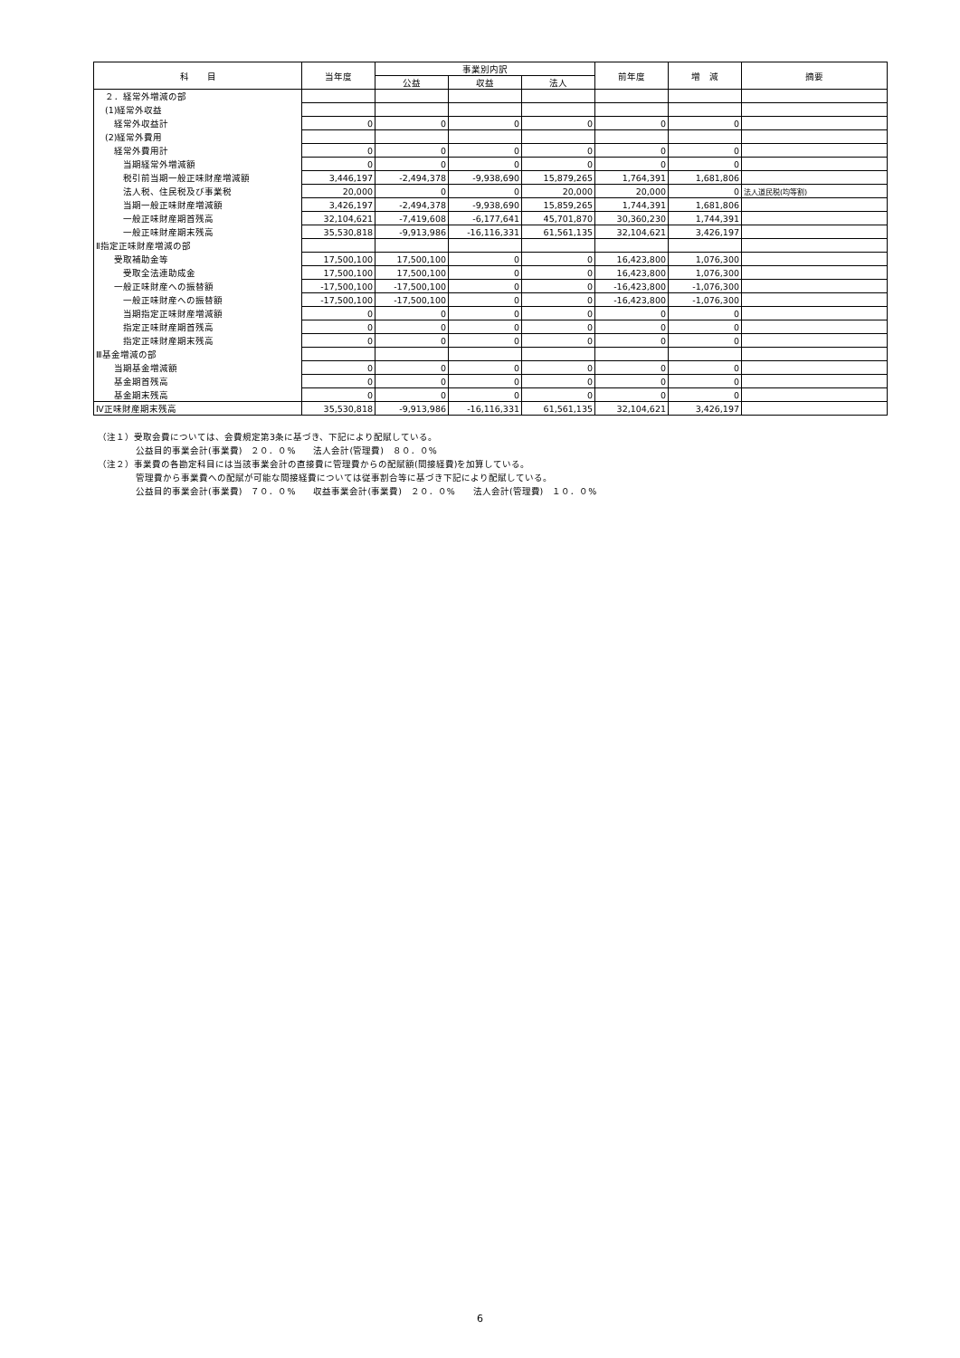| 科 目 | 当年度 | 事業別内訳 | | | 前年度 | 増 減 | 摘要 |
| --- | --- | --- | --- | --- | --- | --- | --- |
| | | 公益 | 収益 | 法人 | | | |
| ２．経常外増減の部 | | | | | | | |
| (1)経常外収益 | | | | | | | |
| 経常外収益計 | 0 | 0 | 0 | 0 | 0 | 0 | |
| (2)経常外費用 | | | | | | | |
| 経常外費用計 | 0 | 0 | 0 | 0 | 0 | 0 | |
| 当期経常外増減額 | 0 | 0 | 0 | 0 | 0 | 0 | |
| 税引前当期一般正味財産増減額 | 3,446,197 | -2,494,378 | -9,938,690 | 15,879,265 | 1,764,391 | 1,681,806 | |
| 法人税、住民税及び事業税 | 20,000 | 0 | 0 | 20,000 | 20,000 | 0 | 法人道民税(均等割) |
| 当期一般正味財産増減額 | 3,426,197 | -2,494,378 | -9,938,690 | 15,859,265 | 1,744,391 | 1,681,806 | |
| 一般正味財産期首残高 | 32,104,621 | -7,419,608 | -6,177,641 | 45,701,870 | 30,360,230 | 1,744,391 | |
| 一般正味財産期末残高 | 35,530,818 | -9,913,986 | -16,116,331 | 61,561,135 | 32,104,621 | 3,426,197 | |
| Ⅱ指定正味財産増減の部 | | | | | | | |
| 受取補助金等 | 17,500,100 | 17,500,100 | 0 | 0 | 16,423,800 | 1,076,300 | |
| 受取全法連助成金 | 17,500,100 | 17,500,100 | 0 | 0 | 16,423,800 | 1,076,300 | |
| 一般正味財産への振替額 | -17,500,100 | -17,500,100 | 0 | 0 | -16,423,800 | -1,076,300 | |
| 一般正味財産への振替額 | -17,500,100 | -17,500,100 | 0 | 0 | -16,423,800 | -1,076,300 | |
| 当期指定正味財産増減額 | 0 | 0 | 0 | 0 | 0 | 0 | |
| 指定正味財産期首残高 | 0 | 0 | 0 | 0 | 0 | 0 | |
| 指定正味財産期末残高 | 0 | 0 | 0 | 0 | 0 | 0 | |
| Ⅲ基金増減の部 | | | | | | | |
| 当期基金増減額 | 0 | 0 | 0 | 0 | 0 | 0 | |
| 基金期首残高 | 0 | 0 | 0 | 0 | 0 | 0 | |
| 基金期末残高 | 0 | 0 | 0 | 0 | 0 | 0 | |
| Ⅳ正味財産期末残高 | 35,530,818 | -9,913,986 | -16,116,331 | 61,561,135 | 32,104,621 | 3,426,197 | |
（注１）受取会費については、会費規定第3条に基づき、下記により配賦している。
公益目的事業会計(事業費)　２０．０%　　法人会計(管理費)　８０．０%
（注２）事業費の各勘定科目には当該事業会計の直接費に管理費からの配賦額(間接経費)を加算している。
管理費から事業費への配賦が可能な間接経費については従事割合等に基づき下記により配賦している。
公益目的事業会計(事業費)　７０．０%　　収益事業会計(事業費)　２０．０%　　法人会計(管理費)　１０．０%
6